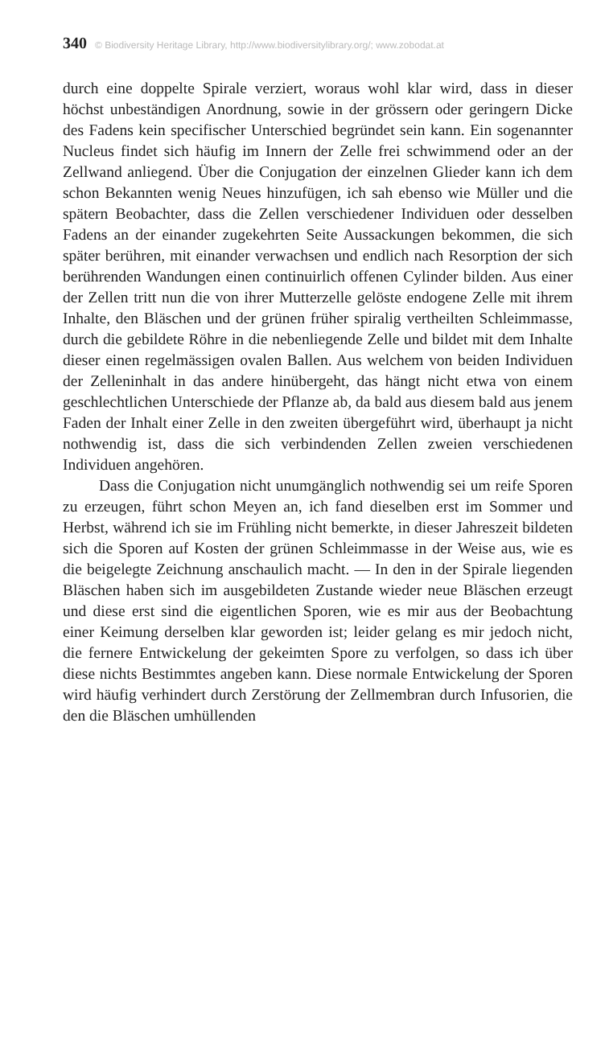340 © Biodiversity Heritage Library, http://www.biodiversitylibrary.org/; www.zobodat.at
durch eine doppelte Spirale verziert, woraus wohl klar wird, dass in dieser höchst unbeständigen Anordnung, sowie in der grössern oder geringern Dicke des Fadens kein specifischer Unterschied begründet sein kann. Ein sogenannter Nucleus findet sich häufig im Innern der Zelle frei schwimmend oder an der Zellwand anliegend. Über die Conjugation der einzelnen Glieder kann ich dem schon Bekannten wenig Neues hinzufügen, ich sah ebenso wie Müller und die spätern Beobachter, dass die Zellen verschiedener Individuen oder desselben Fadens an der einander zugekehrten Seite Aussackungen bekommen, die sich später berühren, mit einander verwachsen und endlich nach Resorption der sich berührenden Wandungen einen continuirlich offenen Cylinder bilden. Aus einer der Zellen tritt nun die von ihrer Mutterzelle gelöste endogene Zelle mit ihrem Inhalte, den Bläschen und der grünen früher spiralig vertheilten Schleimmasse, durch die gebildete Röhre in die nebenliegende Zelle und bildet mit dem Inhalte dieser einen regelmässigen ovalen Ballen. Aus welchem von beiden Individuen der Zelleninhalt in das andere hinübergeht, das hängt nicht etwa von einem geschlechtlichen Unterschiede der Pflanze ab, da bald aus diesem bald aus jenem Faden der Inhalt einer Zelle in den zweiten übergeführt wird, überhaupt ja nicht nothwendig ist, dass die sich verbindenden Zellen zweien verschiedenen Individuen angehören.
Dass die Conjugation nicht unumgänglich nothwendig sei um reife Sporen zu erzeugen, führt schon Meyen an, ich fand dieselben erst im Sommer und Herbst, während ich sie im Frühling nicht bemerkte, in dieser Jahreszeit bildeten sich die Sporen auf Kosten der grünen Schleimmasse in der Weise aus, wie es die beigelegte Zeichnung anschaulich macht. — In den in der Spirale liegenden Bläschen haben sich im ausgebildeten Zustande wieder neue Bläschen erzeugt und diese erst sind die eigentlichen Sporen, wie es mir aus der Beobachtung einer Keimung derselben klar geworden ist; leider gelang es mir jedoch nicht, die fernere Entwickelung der gekeimten Spore zu verfolgen, so dass ich über diese nichts Bestimmtes angeben kann. Diese normale Entwickelung der Sporen wird häufig verhindert durch Zerstörung der Zellmembran durch Infusorien, die den die Bläschen umhüllenden